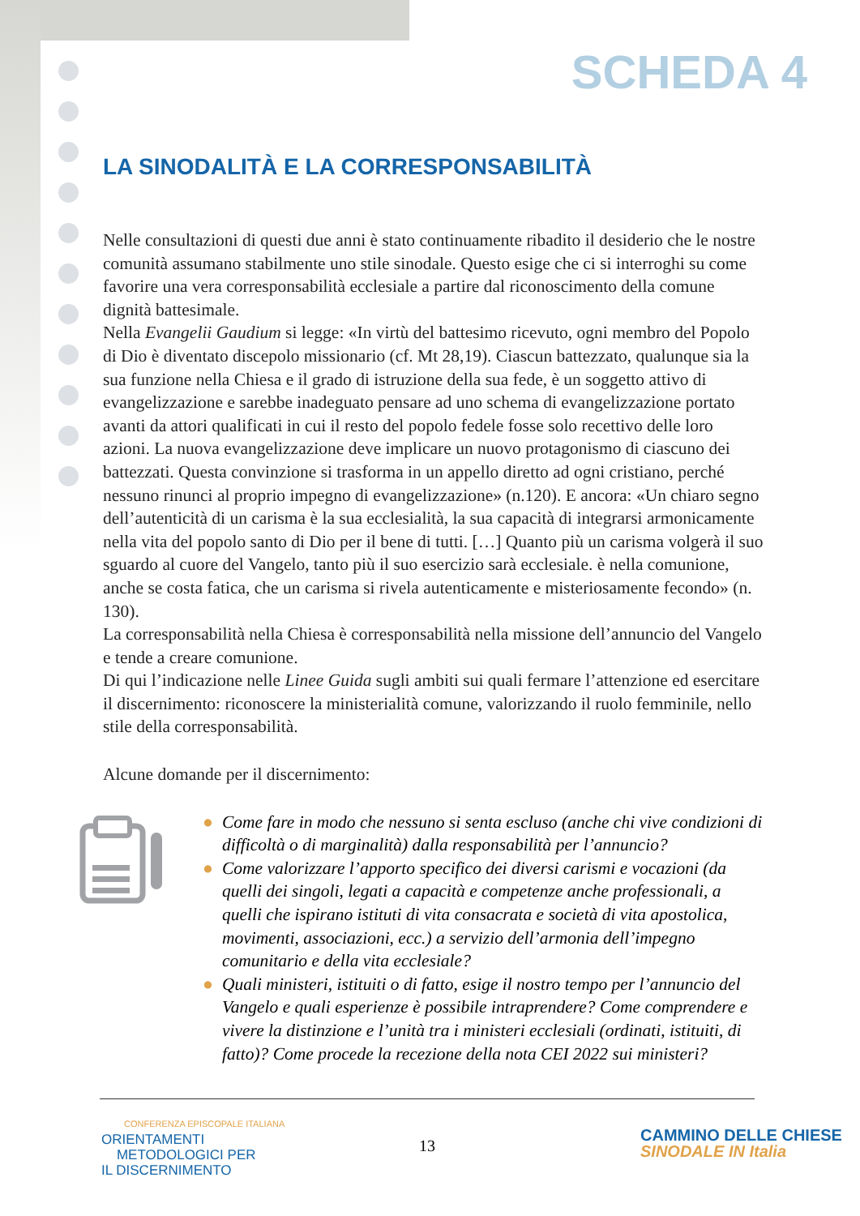SCHEDA 4
LA SINODALITÀ E LA CORRESPONSABILITÀ
Nelle consultazioni di questi due anni è stato continuamente ribadito il desiderio che le nostre comunità assumano stabilmente uno stile sinodale. Questo esige che ci si interroghi su come favorire una vera corresponsabilità ecclesiale a partire dal riconoscimento della comune dignità battesimale.
Nella Evangelii Gaudium si legge: «In virtù del battesimo ricevuto, ogni membro del Popolo di Dio è diventato discepolo missionario (cf. Mt 28,19). Ciascun battezzato, qualunque sia la sua funzione nella Chiesa e il grado di istruzione della sua fede, è un soggetto attivo di evangelizzazione e sarebbe inadeguato pensare ad uno schema di evangelizzazione portato avanti da attori qualificati in cui il resto del popolo fedele fosse solo recettivo delle loro azioni. La nuova evangelizzazione deve implicare un nuovo protagonismo di ciascuno dei battezzati. Questa convinzione si trasforma in un appello diretto ad ogni cristiano, perché nessuno rinunci al proprio impegno di evangelizzazione» (n.120). E ancora: «Un chiaro segno dell’autenticità di un carisma è la sua ecclesialità, la sua capacità di integrarsi armonicamente nella vita del popolo santo di Dio per il bene di tutti. […] Quanto più un carisma volgerà il suo sguardo al cuore del Vangelo, tanto più il suo esercizio sarà ecclesiale. è nella comunione, anche se costa fatica, che un carisma si rivela autenticamente e misteriosamente fecondo» (n. 130).
La corresponsabilità nella Chiesa è corresponsabilità nella missione dell’annuncio del Vangelo e tende a creare comunione.
Di qui l’indicazione nelle Linee Guida sugli ambiti sui quali fermare l’attenzione ed esercitare il discernimento: riconoscere la ministerialità comune, valorizzando il ruolo femminile, nello stile della corresponsabilità.
Alcune domande per il discernimento:
● Come fare in modo che nessuno si senta escluso (anche chi vive condizioni di difficoltà o di marginalità) dalla responsabilità per l’annuncio?
● Come valorizzare l’apporto specifico dei diversi carismi e vocazioni (da quelli dei singoli, legati a capacità e competenze anche professionali, a quelli che ispirano istituti di vita consacrata e società di vita apostolica, movimenti, associazioni, ecc.) a servizio dell’armonia dell’impegno comunitario e della vita ecclesiale?
● Quali ministeri, istituiti o di fatto, esige il nostro tempo per l’annuncio del Vangelo e quali esperienze è possibile intraprendere? Come comprendere e vivere la distinzione e l’unità tra i ministeri ecclesiali (ordinati, istituiti, di fatto)? Come procede la recezione della nota CEI 2022 sui ministeri?
CONFERENZA EPISCOPALE ITALIANA
ORIENTAMENTI
METODOLOGICI PER
IL DISCERNIMENTO
13
CAMMINO DELLE CHIESE
SINODALE IN Italia